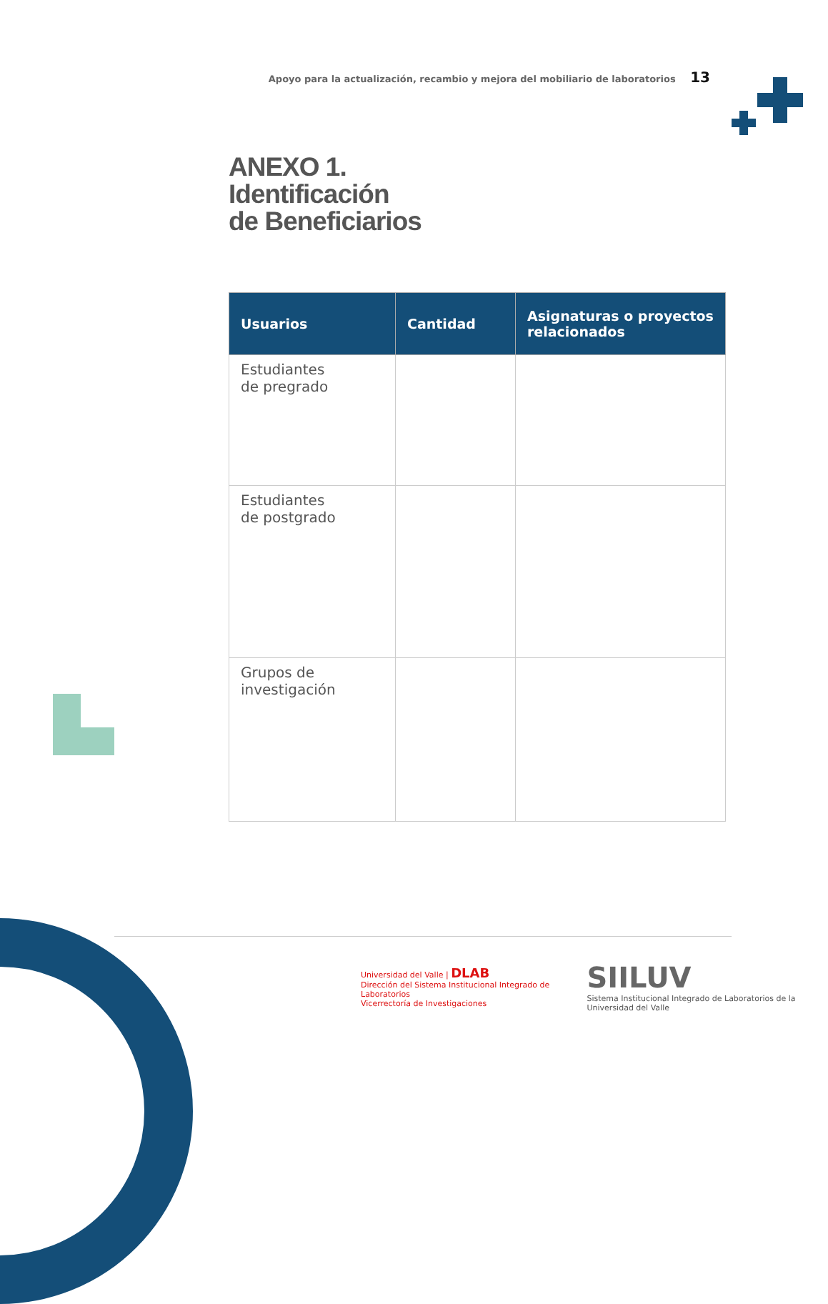Apoyo para la actualización, recambio y mejora del mobiliario de laboratorios 13
ANEXO 1.
Identificación
de Beneficiarios
| Usuarios | Cantidad | Asignaturas o proyectos relacionados |
| --- | --- | --- |
| Estudiantes de pregrado | | |
| Estudiantes de postgrado | | |
| Grupos de investigación | | |
Universidad del Valle | DLAB
Dirección del Sistema Institucional Integrado de Laboratorios
Vicerrectoría de Investigaciones
SIILUV
Sistema Institucional Integrado de Laboratorios de la Universidad del Valle